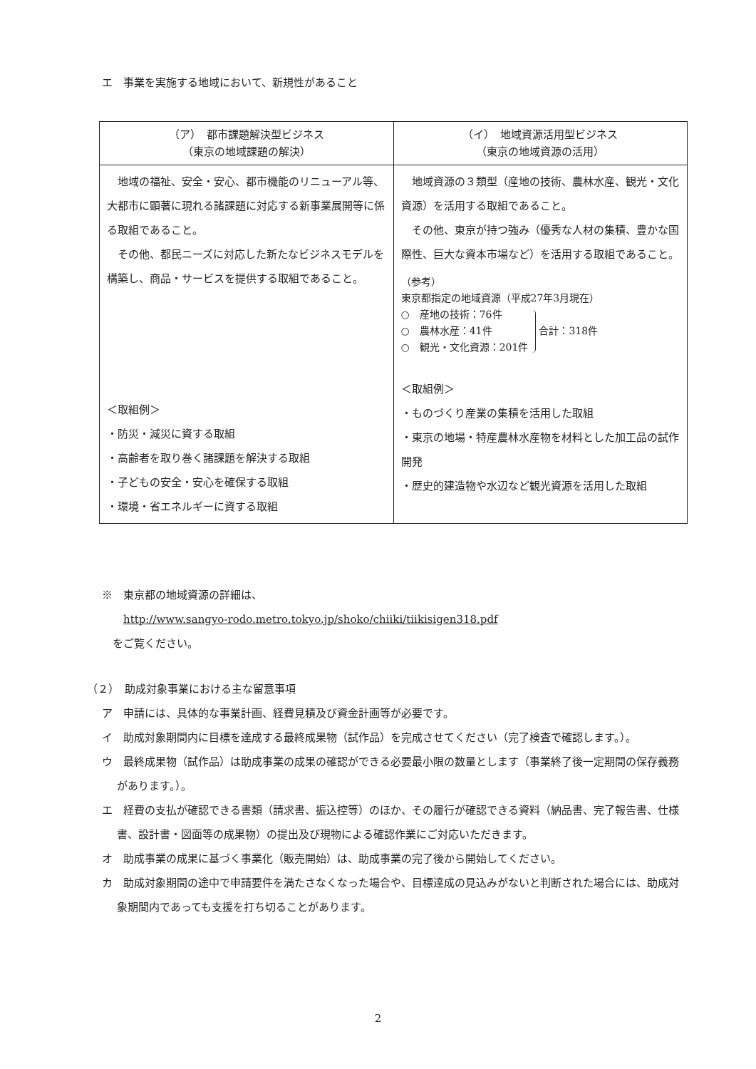エ　事業を実施する地域において、新規性があること
| （ア） 都市課題解決型ビジネス （東京の地域課題の解決） | （イ） 地域資源活用型ビジネス （東京の地域資源の活用） |
| --- | --- |
| 地域の福祉、安全・安心、都市機能のリニューアル等、大都市に顕著に現れる諸課題に対応する新事業展開等に係る取組であること。 その他、都民ニーズに対応した新たなビジネスモデルを構築し、商品・サービスを提供する取組であること。 ＜取組例＞ ・防災・減災に資する取組 ・高齢者を取り巻く諸課題を解決する取組 ・子どもの安全・安心を確保する取組 ・環境・省エネルギーに資する取組 | 地域資源の３類型（産地の技術、農林水産、観光・文化資源）を活用する取組であること。 その他、東京が持つ強み（優秀な人材の集積、豊かな国際性、巨大な資本市場など）を活用する取組であること。 （参考） 東京都指定の地域資源（平成27年3月現在） ○ 産地の技術：76件 ○ 農林水産：41件 ○ 観光・文化資源：201件 合計：318件 ＜取組例＞ ・ものづくり産業の集積を活用した取組 ・東京の地場・特産農林水産物を材料とした加工品の試作開発 ・歴史的建造物や水辺など観光資源を活用した取組 |
※　東京都の地域資源の詳細は、
　　http://www.sangyo-rodo.metro.tokyo.jp/shoko/chiiki/tiikisigen318.pdf
　をご覧ください。
（２）　助成対象事業における主な留意事項
ア　申請には、具体的な事業計画、経費見積及び資金計画等が必要です。
イ　助成対象期間内に目標を達成する最終成果物（試作品）を完成させてください（完了検査で確認します。）。
ウ　最終成果物（試作品）は助成事業の成果の確認ができる必要最小限の数量とします（事業終了後一定期間の保存義務があります。）。
エ　経費の支払が確認できる書類（請求書、振込控等）のほか、その履行が確認できる資料（納品書、完了報告書、仕様書、設計書・図面等の成果物）の提出及び現物による確認作業にご対応いただきます。
オ　助成事業の成果に基づく事業化（販売開始）は、助成事業の完了後から開始してください。
カ　助成対象期間の途中で申請要件を満たさなくなった場合や、目標達成の見込みがないと判断された場合には、助成対象期間内であっても支援を打ち切ることがあります。
2